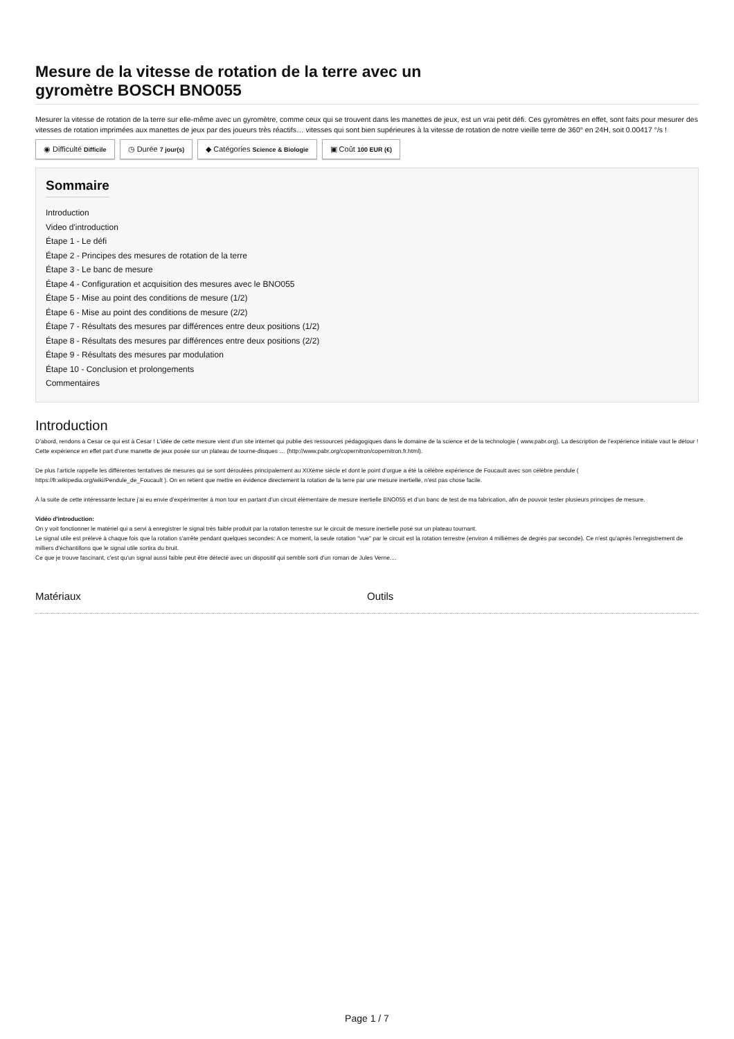Mesure de la vitesse de rotation de la terre avec un
gyromètre BOSCH BNO055
Mesurer la vitesse de rotation de la terre sur elle-même avec un gyromètre, comme ceux qui se trouvent dans les manettes de jeux, est un vrai petit défi. Ces gyromètres en effet, sont faits pour mesurer des vitesses de rotation imprimées aux manettes de jeux par des joueurs très réactifs… vitesses qui sont bien supérieures à la vitesse de rotation de notre vieille terre de 360° en 24H, soit 0.00417 °/s !
◉ Difficulté Difficile
◷ Durée 7 jour(s)
◆ Catégories Science & Biologie
▣ Coût 100 EUR (€)
Sommaire
Introduction
Video d'introduction
Étape 1 - Le défi
Étape 2 - Principes des mesures de rotation de la terre
Étape 3 - Le banc de mesure
Étape 4 - Configuration et acquisition des mesures avec le BNO055
Étape 5 - Mise au point des conditions de mesure (1/2)
Étape 6 - Mise au point des conditions de mesure (2/2)
Étape 7 - Résultats des mesures par différences entre deux positions (1/2)
Étape 8 - Résultats des mesures par différences entre deux positions (2/2)
Étape 9 - Résultats des mesures par modulation
Étape 10 - Conclusion et prolongements
Commentaires
Introduction
D’abord, rendons à Cesar ce qui est à Cesar ! L’idée de cette mesure vient d’un site internet qui publie des ressources pédagogiques dans le domaine de la science et de la technologie ( www.pabr.org). La description de l’expérience initiale vaut le détour ! Cette expérience en effet part d’une manette de jeux posée sur un plateau de tourne-disques … (http://www.pabr.org/copernitron/copernitron.fr.html).
De plus l’article rappelle les différentes tentatives de mesures qui se sont déroulées principalement au XIXème siècle et dont le point d’orgue a été la célèbre expérience de Foucault avec son célèbre pendule ( https://fr.wikipedia.org/wiki/Pendule_de_Foucault ). On en retient que mettre en évidence directement la rotation de la terre par une mesure inertielle, n'est pas chose facile.
À la suite de cette intéressante lecture j’ai eu envie d’expérimenter à mon tour en partant d’un circuit élémentaire de mesure inertielle BNO055 et d’un banc de test de ma fabrication, afin de pouvoir tester plusieurs principes de mesure.
Vidéo d'introduction:
On y voit fonctionner le matériel qui a servi à enregistrer le signal très faible produit par la rotation terrestre sur le circuit de mesure inertielle posé sur un plateau tournant.
Le signal utile est prélevé à chaque fois que la rotation s'arrête pendant quelques secondes: A ce moment, la seule rotation "vue" par le circuit est la rotation terrestre (environ 4 millièmes de degrés par seconde). Ce n'est qu'après l'enregistrement de milliers d'échantillons que le signal utile sortira du bruit.
Ce que je trouve fascinant, c'est qu'un signal aussi faible peut être détecté avec un dispositif qui semble sorti d'un roman de Jules Verne....
Matériaux Outils
Page 1 / 7